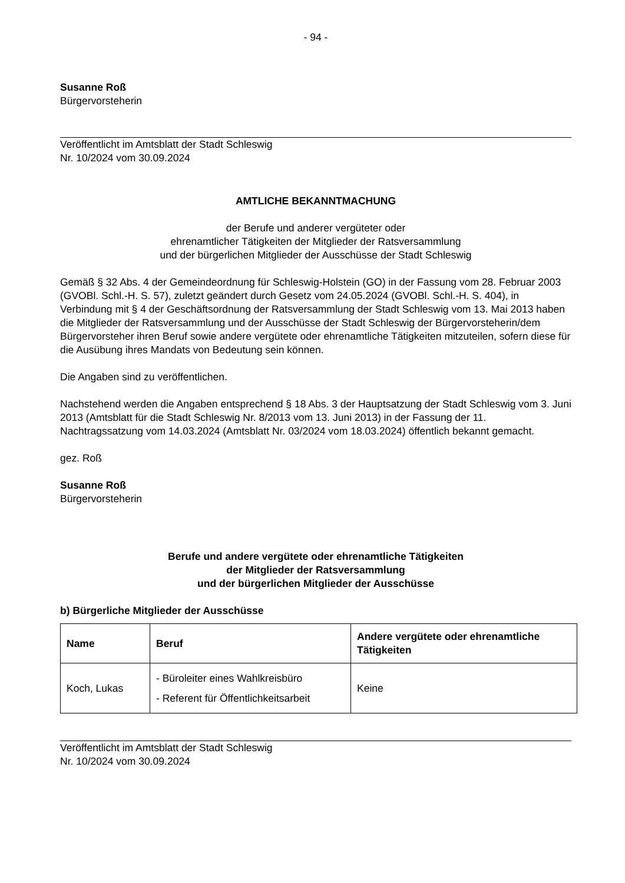- 94 -
Susanne Roß
Bürgervorsteherin
Veröffentlicht im Amtsblatt der Stadt Schleswig
Nr. 10/2024 vom 30.09.2024
AMTLICHE BEKANNTMACHUNG
der Berufe und anderer vergüteter oder
ehrenamtlicher Tätigkeiten der Mitglieder der Ratsversammlung
und der bürgerlichen Mitglieder der Ausschüsse der Stadt Schleswig
Gemäß § 32 Abs. 4 der Gemeindeordnung für Schleswig-Holstein (GO) in der Fassung vom 28. Februar 2003 (GVOBl. Schl.-H. S. 57), zuletzt geändert durch Gesetz vom 24.05.2024 (GVOBl. Schl.-H. S. 404), in Verbindung mit § 4 der Geschäftsordnung der Ratsversammlung der Stadt Schleswig vom 13. Mai 2013 haben die Mitglieder der Ratsversammlung und der Ausschüsse der Stadt Schleswig der Bürgervorsteherin/dem Bürgervorsteher ihren Beruf sowie andere vergütete oder ehrenamtliche Tätigkeiten mitzuteilen, sofern diese für die Ausübung ihres Mandats von Bedeutung sein können.
Die Angaben sind zu veröffentlichen.
Nachstehend werden die Angaben entsprechend § 18 Abs. 3 der Hauptsatzung der Stadt Schleswig vom 3. Juni 2013 (Amtsblatt für die Stadt Schleswig Nr. 8/2013 vom 13. Juni 2013) in der Fassung der 11. Nachtragssatzung vom 14.03.2024 (Amtsblatt Nr. 03/2024 vom 18.03.2024) öffentlich bekannt gemacht.
gez. Roß
Susanne Roß
Bürgervorsteherin
Berufe und andere vergütete oder ehrenamtliche Tätigkeiten
der Mitglieder der Ratsversammlung
und der bürgerlichen Mitglieder der Ausschüsse
b) Bürgerliche Mitglieder der Ausschüsse
| Name | Beruf | Andere vergütete oder ehrenamtliche Tätigkeiten |
| --- | --- | --- |
| Koch, Lukas | - Büroleiter eines Wahlkreisbüro - Referent für Öffentlichkeitsarbeit | Keine |
Veröffentlicht im Amtsblatt der Stadt Schleswig
Nr. 10/2024 vom 30.09.2024